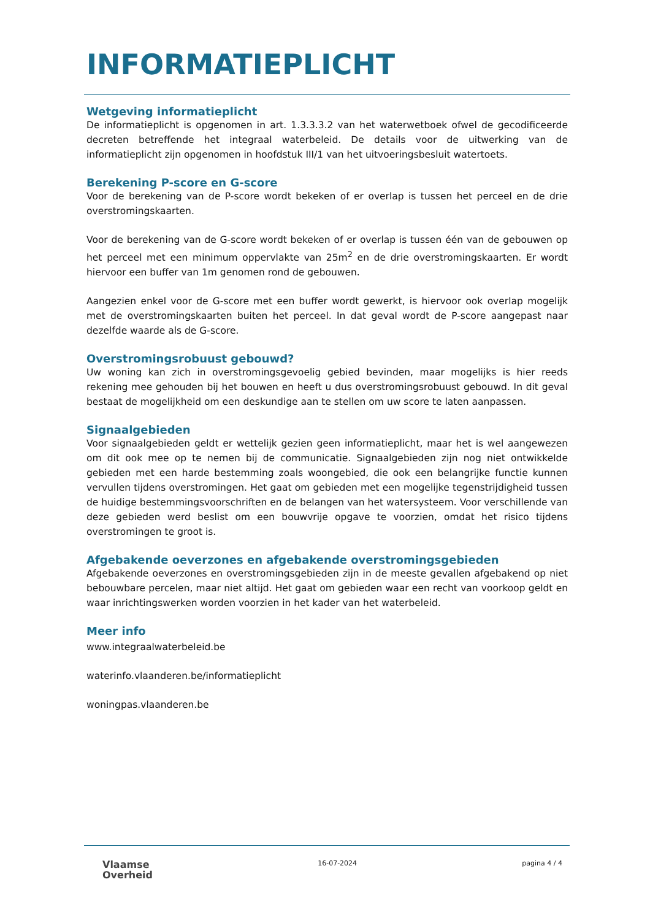INFORMATIEPLICHT
Wetgeving informatieplicht
De informatieplicht is opgenomen in art. 1.3.3.3.2 van het waterwetboek ofwel de gecodificeerde decreten betreffende het integraal waterbeleid. De details voor de uitwerking van de informatieplicht zijn opgenomen in hoofdstuk III/1 van het uitvoeringsbesluit watertoets.
Berekening P-score en G-score
Voor de berekening van de P-score wordt bekeken of er overlap is tussen het perceel en de drie overstromingskaarten.
Voor de berekening van de G-score wordt bekeken of er overlap is tussen één van de gebouwen op het perceel met een minimum oppervlakte van 25m<sup>2</sup> en de drie overstromingskaarten. Er wordt hiervoor een buffer van 1m genomen rond de gebouwen.
Aangezien enkel voor de G-score met een buffer wordt gewerkt, is hiervoor ook overlap mogelijk met de overstromingskaarten buiten het perceel. In dat geval wordt de P-score aangepast naar dezelfde waarde als de G-score.
Overstromingsrobuust gebouwd?
Uw woning kan zich in overstromingsgevoelig gebied bevinden, maar mogelijks is hier reeds rekening mee gehouden bij het bouwen en heeft u dus overstromingsrobuust gebouwd. In dit geval bestaat de mogelijkheid om een deskundige aan te stellen om uw score te laten aanpassen.
Signaalgebieden
Voor signaalgebieden geldt er wettelijk gezien geen informatieplicht, maar het is wel aangewezen om dit ook mee op te nemen bij de communicatie. Signaalgebieden zijn nog niet ontwikkelde gebieden met een harde bestemming zoals woongebied, die ook een belangrijke functie kunnen vervullen tijdens overstromingen. Het gaat om gebieden met een mogelijke tegenstrijdigheid tussen de huidige bestemmingsvoorschriften en de belangen van het watersysteem. Voor verschillende van deze gebieden werd beslist om een bouwvrije opgave te voorzien, omdat het risico tijdens overstromingen te groot is.
Afgebakende oeverzones en afgebakende overstromingsgebieden
Afgebakende oeverzones en overstromingsgebieden zijn in de meeste gevallen afgebakend op niet bebouwbare percelen, maar niet altijd. Het gaat om gebieden waar een recht van voorkoop geldt en waar inrichtingswerken worden voorzien in het kader van het waterbeleid.
Meer info
www.integraalwaterbeleid.be
waterinfo.vlaanderen.be/informatieplicht
woningpas.vlaanderen.be
Vlaamse
Overheid
16-07-2024 pagina 4 / 4